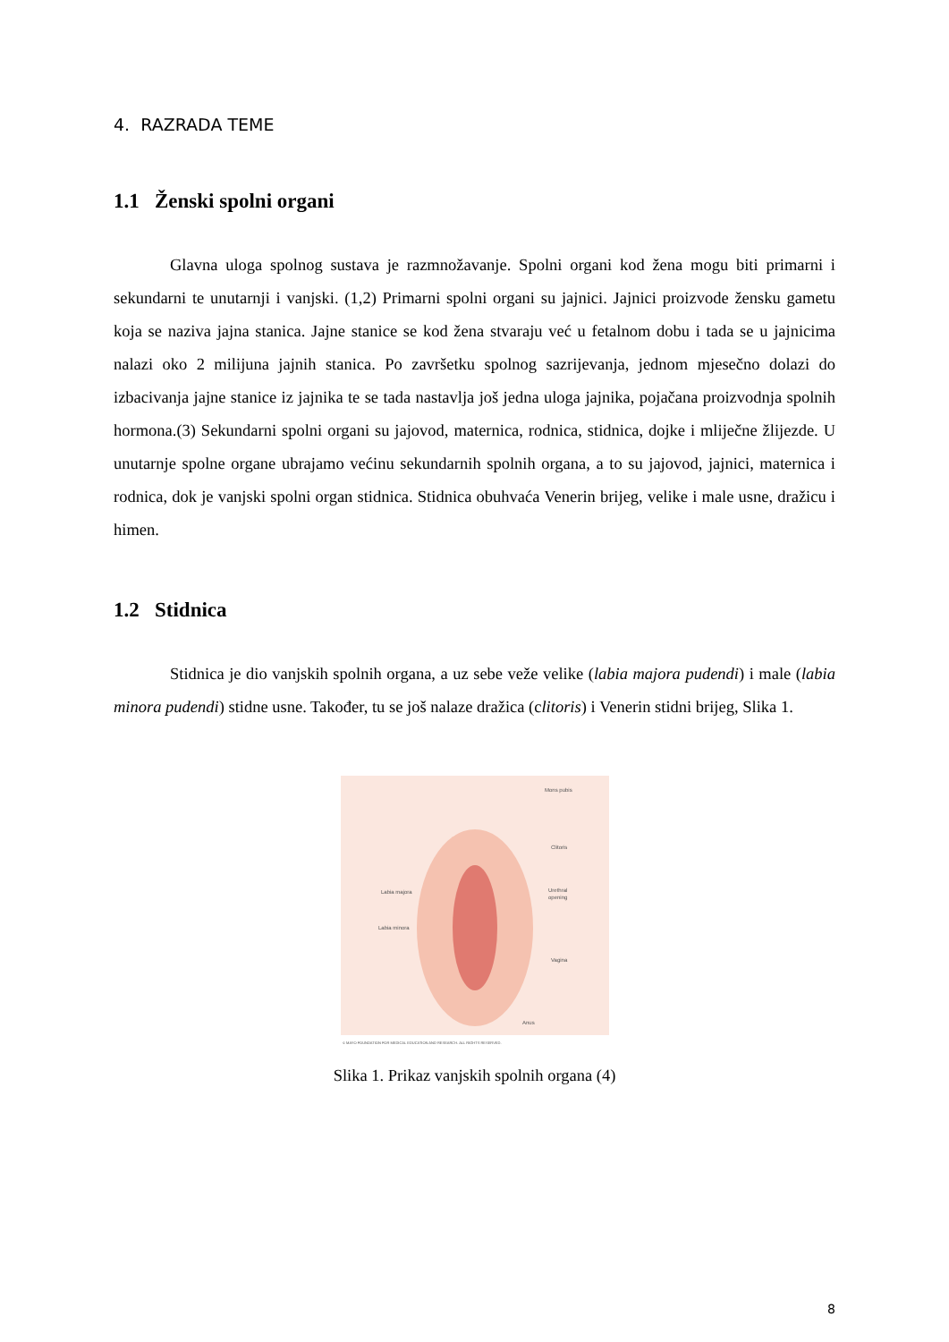4. RAZRADA TEME
1.1 Ženski spolni organi
Glavna uloga spolnog sustava je razmnožavanje. Spolni organi kod žena mogu biti primarni i sekundarni te unutarnji i vanjski. (1,2) Primarni spolni organi su jajnici. Jajnici proizvode žensku gametu koja se naziva jajna stanica. Jajne stanice se kod žena stvaraju već u fetalnom dobu i tada se u jajnicima nalazi oko 2 milijuna jajnih stanica. Po završetku spolnog sazrijevanja, jednom mjesečno dolazi do izbacivanja jajne stanice iz jajnika te se tada nastavlja još jedna uloga jajnika, pojačana proizvodnja spolnih hormona.(3) Sekundarni spolni organi su jajovod, maternica, rodnica, stidnica, dojke i mliječne žlijezde. U unutarnje spolne organe ubrajamo većinu sekundarnih spolnih organa, a to su jajovod, jajnici, maternica i rodnica, dok je vanjski spolni organ stidnica. Stidnica obuhvaća Venerin brijeg, velike i male usne, dražicu i himen.
1.2 Stidnica
Stidnica je dio vanjskih spolnih organa, a uz sebe veže velike (labia majora pudendi) i male (labia minora pudendi) stidne usne. Također, tu se još nalaze dražica (clitoris) i Venerin stidni brijeg, Slika 1.
Mons pubis
Clitoris
Labia majora
Urethral
opening
Labia minora
Vagina
Anus
© MAYO FOUNDATION FOR MEDICAL EDUCATION AND RESEARCH. ALL RIGHTS RESERVED.
Slika 1. Prikaz vanjskih spolnih organa (4)
8